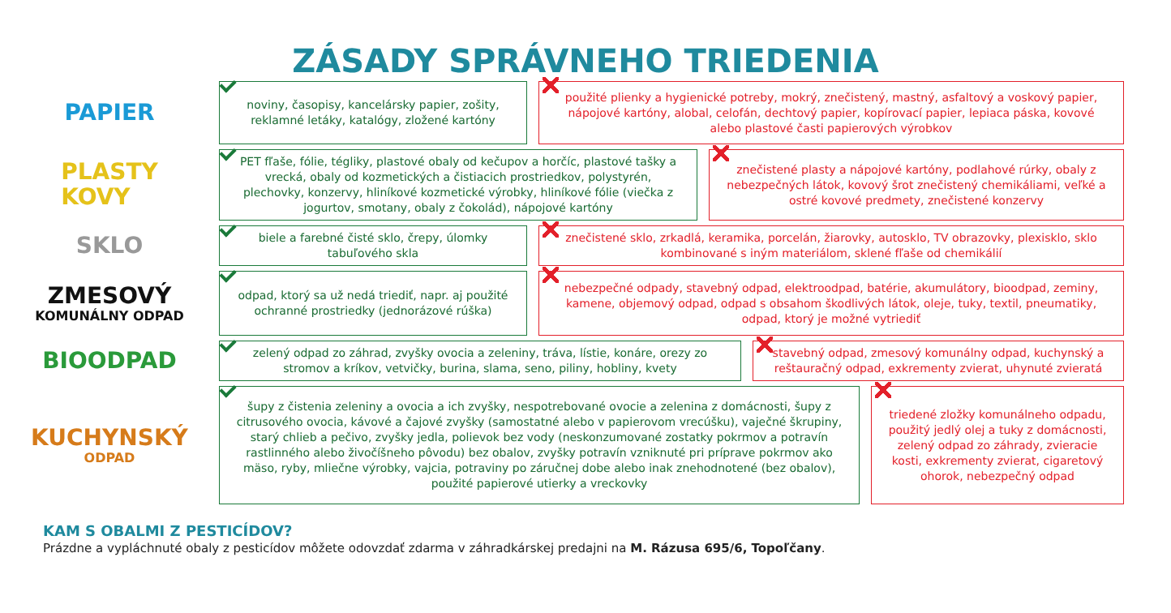ZÁSADY SPRÁVNEHO TRIEDENIA
PAPIER
noviny, časopisy, kancelársky papier, zošity, reklamné letáky, katalógy, zložené kartóny
použité plienky a hygienické potreby, mokrý, znečistený, mastný, asfaltový a voskový papier, nápojové kartóny, alobal, celofán, dechtový papier, kopírovací papier, lepiaca páska, kovové alebo plastové časti papierových výrobkov
PLASTY
KOVY
PET fľaše, fólie, tégliky, plastové obaly od kečupov a horčíc, plastové tašky a vrecká, obaly od kozmetických a čistiacich prostriedkov, polystyrén, plechovky, konzervy, hliníkové kozmetické výrobky, hliníkové fólie (viečka z jogurtov, smotany, obaly z čokolád), nápojové kartóny
znečistené plasty a nápojové kartóny, podlahové rúrky, obaly z nebezpečných látok, kovový šrot znečistený chemikáliami, veľké a ostré kovové predmety, znečistené konzervy
SKLO
biele a farebné čisté sklo, črepy, úlomky tabuľového skla
znečistené sklo, zrkadlá, keramika, porcelán, žiarovky, autosklo, TV obrazovky, plexisklo, sklo kombinované s iným materiálom, sklené fľaše od chemikálií
ZMESOVÝ
KOMUNÁLNY ODPAD
odpad, ktorý sa už nedá triediť, napr. aj použité ochranné prostriedky (jednorázové rúška)
nebezpečné odpady, stavebný odpad, elektroodpad, batérie, akumulátory, bioodpad, zeminy, kamene, objemový odpad, odpad s obsahom škodlivých látok, oleje, tuky, textil, pneumatiky, odpad, ktorý je možné vytriediť
BIOODPAD
zelený odpad zo záhrad, zvyšky ovocia a zeleniny, tráva, lístie, konáre, orezy zo stromov a kríkov, vetvičky, burina, slama, seno, piliny, hobliny, kvety
stavebný odpad, zmesový komunálny odpad, kuchynský a reštauračný odpad, exkrementy zvierat, uhynuté zvieratá
KUCHYNSKÝ
ODPAD
šupy z čistenia zeleniny a ovocia a ich zvyšky, nespotrebované ovocie a zelenina z domácnosti, šupy z citrusového ovocia, kávové a čajové zvyšky (samostatné alebo v papierovom vrecúšku), vaječné škrupiny, starý chlieb a pečivo, zvyšky jedla, polievok bez vody (neskonzumované zostatky pokrmov a potravín rastlinného alebo živočíšneho pôvodu) bez obalov, zvyšky potravín vzniknuté pri príprave pokrmov ako mäso, ryby, mliečne výrobky, vajcia, potraviny po záručnej dobe alebo inak znehodnotené (bez obalov), použité papierové utierky a vreckovky
triedené zložky komunálneho odpadu, použitý jedlý olej a tuky z domácnosti, zelený odpad zo záhrady, zvieracie kosti, exkrementy zvierat, cigaretový ohorok, nebezpečný odpad
KAM S OBALMI Z PESTICÍDOV?
Prázdne a vypláchnuté obaly z pesticídov môžete odovzdať zdarma v záhradkárskej predajni na M. Rázusa 695/6, Topoľčany.